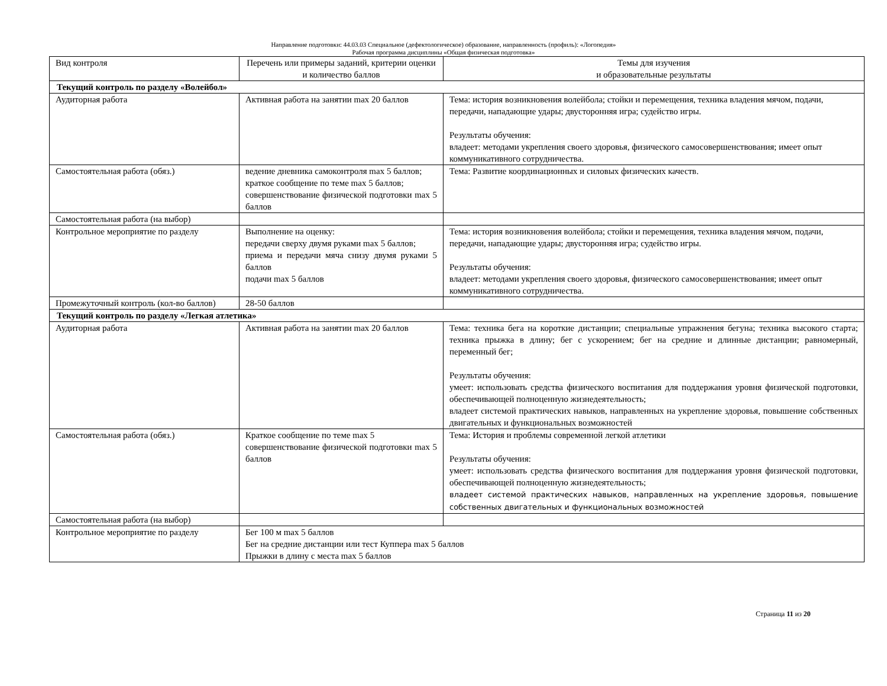Направление подготовки: 44.03.03 Специальное (дефектологическое) образование, направленность (профиль): «Логопедия»
Рабочая программа дисциплины «Общая физическая подготовка»
| Вид контроля | Перечень или примеры заданий, критерии оценки и количество баллов | Темы для изучения и образовательные результаты |
| Текущий контроль по разделу «Волейбол» | | |
| Аудиторная работа | Активная работа на занятии max 20 баллов | Тема: история возникновения волейбола; стойки и перемещения, техника владения мячом, подачи, передачи, нападающие удары; двусторонняя игра; судейство игры. Результаты обучения: владеет: методами укрепления своего здоровья, физического самосовершенствования; имеет опыт коммуникативного сотрудничества. |
| Самостоятельная работа (обяз.) | ведение дневника самоконтроля max 5 баллов; краткое сообщение по теме max 5 баллов; совершенствование физической подготовки max 5 баллов | Тема: Развитие координационных и силовых физических качеств. |
| Самостоятельная работа (на выбор) | | |
| Контрольное мероприятие по разделу | Выполнение на оценку: передачи сверху двумя руками max 5 баллов; приема и передачи мяча снизу двумя руками 5 баллов подачи max 5 баллов | Тема: история возникновения волейбола; стойки и перемещения, техника владения мячом, подачи, передачи, нападающие удары; двусторонняя игра; судейство игры. Результаты обучения: владеет: методами укрепления своего здоровья, физического самосовершенствования; имеет опыт коммуникативного сотрудничества. |
| Промежуточный контроль (кол-во баллов) | 28-50 баллов | |
| Текущий контроль по разделу «Легкая атлетика» | | |
| Аудиторная работа | Активная работа на занятии max 20 баллов | Тема: техника бега на короткие дистанции; специальные упражнения бегуна; техника высокого старта; техника прыжка в длину; бег с ускорением; бег на средние и длинные дистанции; равномерный, переменный бег; Результаты обучения: умеет: использовать средства физического воспитания для поддержания уровня физической подготовки, обеспечивающей полноценную жизнедеятельность; владеет системой практических навыков, направленных на укрепление здоровья, повышение собственных двигательных и функциональных возможностей |
| Самостоятельная работа (обяз.) | Краткое сообщение по теме max 5 совершенствование физической подготовки max 5 баллов | Тема: История и проблемы современной легкой атлетики Результаты обучения: умеет: использовать средства физического воспитания для поддержания уровня физической подготовки, обеспечивающей полноценную жизнедеятельность; владеет системой практических навыков, направленных на укрепление здоровья, повышение собственных двигательных и функциональных возможностей |
| Самостоятельная работа (на выбор) | | |
| Контрольное мероприятие по разделу | Бег 100 м max 5 баллов Бег на средние дистанции или тест Куппера max 5 баллов Прыжки в длину с места max 5 баллов | |
Страница 11 из 20